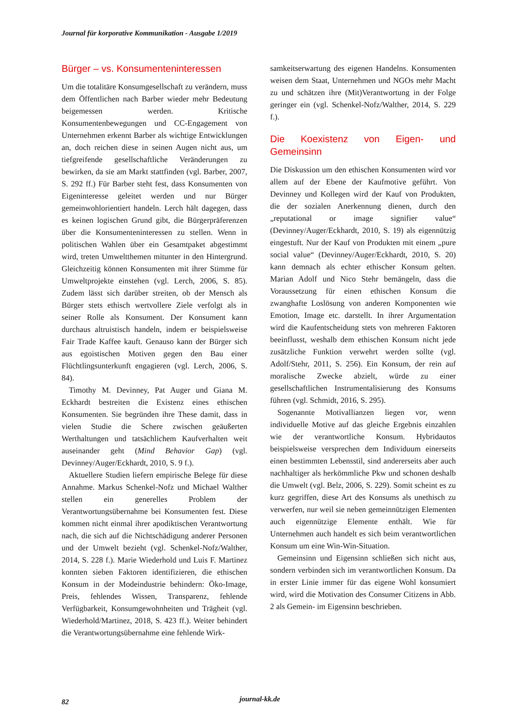Journal für korporative Kommunikation - Ausgabe 1/2019
Bürger – vs. Konsumenteninteressen
Um die totalitäre Konsumgesellschaft zu verändern, muss dem Öffentlichen nach Barber wieder mehr Bedeutung beigemessen werden. Kritische Konsumentenbewegungen und CC-Engagement von Unternehmen erkennt Barber als wichtige Entwicklungen an, doch reichen diese in seinen Augen nicht aus, um tiefgreifende gesellschaftliche Veränderungen zu bewirken, da sie am Markt stattfinden (vgl. Barber, 2007, S. 292 ff.) Für Barber steht fest, dass Konsumenten von Eigeninteresse geleitet werden und nur Bürger gemeinwohlorientiert handeln. Lerch hält dagegen, dass es keinen logischen Grund gibt, die Bürgerpräferenzen über die Konsumenteninteressen zu stellen. Wenn in politischen Wahlen über ein Gesamtpaket abgestimmt wird, treten Umweltthemen mitunter in den Hintergrund. Gleichzeitig können Konsumenten mit ihrer Stimme für Umweltprojekte einstehen (vgl. Lerch, 2006, S. 85). Zudem lässt sich darüber streiten, ob der Mensch als Bürger stets ethisch wertvollere Ziele verfolgt als in seiner Rolle als Konsument. Der Konsument kann durchaus altruistisch handeln, indem er beispielsweise Fair Trade Kaffee kauft. Genauso kann der Bürger sich aus egoistischen Motiven gegen den Bau einer Flüchtlingsunterkunft engagieren (vgl. Lerch, 2006, S. 84).
Timothy M. Devinney, Pat Auger und Giana M. Eckhardt bestreiten die Existenz eines ethischen Konsumenten. Sie begründen ihre These damit, dass in vielen Studie die Schere zwischen geäußerten Werthaltungen und tatsächlichem Kaufverhalten weit auseinander geht (Mind Behavior Gap) (vgl. Devinney/Auger/Eckhardt, 2010, S. 9 f.).
Aktuellere Studien liefern empirische Belege für diese Annahme. Markus Schenkel-Nofz und Michael Walther stellen ein generelles Problem der Verantwortungsübernahme bei Konsumenten fest. Diese kommen nicht einmal ihrer apodiktischen Verantwortung nach, die sich auf die Nichtschädigung anderer Personen und der Umwelt bezieht (vgl. Schenkel-Nofz/Walther, 2014, S. 228 f.). Marie Wiederhold und Luis F. Martinez konnten sieben Faktoren identifizieren, die ethischen Konsum in der Modeindustrie behindern: Öko-Image, Preis, fehlendes Wissen, Transparenz, fehlende Verfügbarkeit, Konsumgewohnheiten und Trägheit (vgl. Wiederhold/Martinez, 2018, S. 423 ff.). Weiter behindert die Verantwortungsübernahme eine fehlende Wirk-
samkeitserwartung des eigenen Handelns. Konsumenten weisen dem Staat, Unternehmen und NGOs mehr Macht zu und schätzen ihre (Mit)Verantwortung in der Folge geringer ein (vgl. Schenkel-Nofz/Walther, 2014, S. 229 f.).
Die Koexistenz von Eigen- und Gemeinsinn
Die Diskussion um den ethischen Konsumenten wird vor allem auf der Ebene der Kaufmotive geführt. Von Devinney und Kollegen wird der Kauf von Produkten, die der sozialen Anerkennung dienen, durch den „reputational or image signifier value“ (Devinney/Auger/Eckhardt, 2010, S. 19) als eigennützig eingestuft. Nur der Kauf von Produkten mit einem „pure social value“ (Devinney/Auger/Eckhardt, 2010, S. 20) kann demnach als echter ethischer Konsum gelten. Marian Adolf und Nico Stehr bemängeln, dass die Voraussetzung für einen ethischen Konsum die zwanghafte Loslösung von anderen Komponenten wie Emotion, Image etc. darstellt. In ihrer Argumentation wird die Kaufentscheidung stets von mehreren Faktoren beeinflusst, weshalb dem ethischen Konsum nicht jede zusätzliche Funktion verwehrt werden sollte (vgl. Adolf/Stehr, 2011, S. 256). Ein Konsum, der rein auf moralische Zwecke abzielt, würde zu einer gesellschaftlichen Instrumentalisierung des Konsums führen (vgl. Schmidt, 2016, S. 295).
Sogenannte Motivallianzen liegen vor, wenn individuelle Motive auf das gleiche Ergebnis einzahlen wie der verantwortliche Konsum. Hybridautos beispielsweise versprechen dem Individuum einerseits einen bestimmten Lebensstil, sind andererseits aber auch nachhaltiger als herkömmliche Pkw und schonen deshalb die Umwelt (vgl. Belz, 2006, S. 229). Somit scheint es zu kurz gegriffen, diese Art des Konsums als unethisch zu verwerfen, nur weil sie neben gemeinnützigen Elementen auch eigennützige Elemente enthält. Wie für Unternehmen auch handelt es sich beim verantwortlichen Konsum um eine Win-Win-Situation.
Gemeinsinn und Eigensinn schließen sich nicht aus, sondern verbinden sich im verantwortlichen Konsum. Da in erster Linie immer für das eigene Wohl konsumiert wird, wird die Motivation des Consumer Citizens in Abb. 2 als Gemein- im Eigensinn beschrieben.
82 journal-kk.de